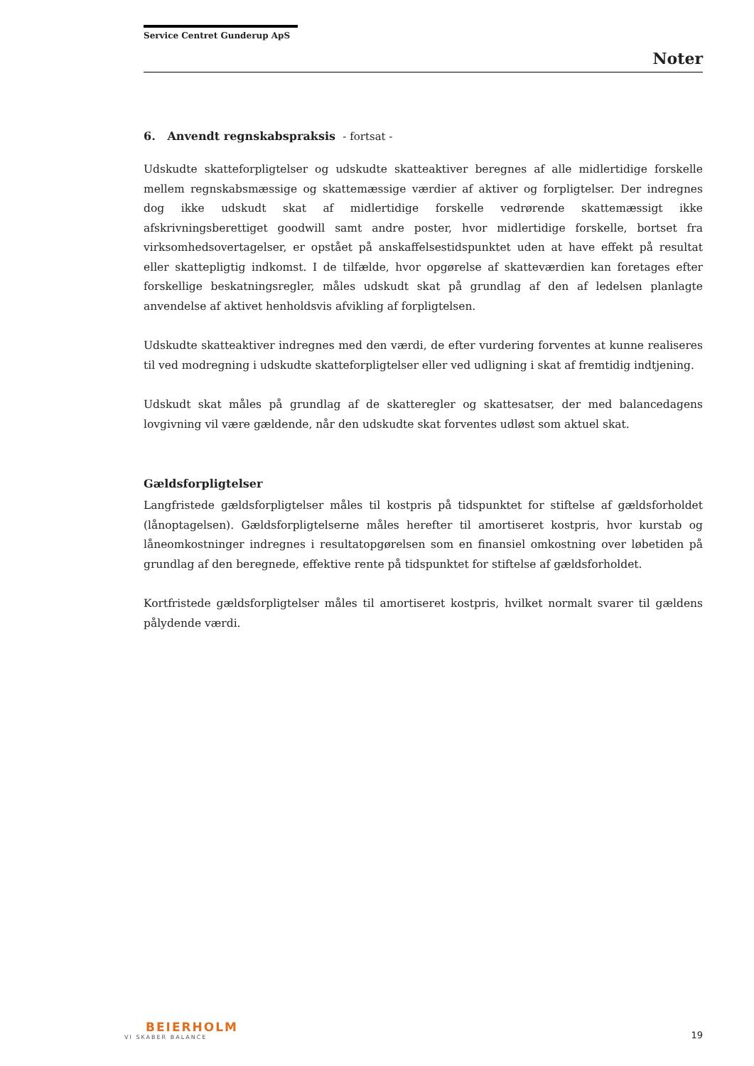Service Centret Gunderup ApS
Noter
6. Anvendt regnskabspraksis - fortsat -
Udskudte skatteforpligtelser og udskudte skatteaktiver beregnes af alle midlertidige forskelle mellem regnskabsmæssige og skattemæssige værdier af aktiver og forpligtelser. Der indregnes dog ikke udskudt skat af midlertidige forskelle vedrørende skattemæssigt ikke afskrivningsberettiget goodwill samt andre poster, hvor midlertidige forskelle, bortset fra virksomhedsovertagelser, er opstået på anskaffelsestidspunktet uden at have effekt på resultat eller skattepligtig indkomst. I de tilfælde, hvor opgørelse af skatteværdien kan foretages efter forskellige beskatningsregler, måles udskudt skat på grundlag af den af ledelsen planlagte anvendelse af aktivet henholdsvis afvikling af forpligtelsen.
Udskudte skatteaktiver indregnes med den værdi, de efter vurdering forventes at kunne realiseres til ved modregning i udskudte skatteforpligtelser eller ved udligning i skat af fremtidig indtjening.
Udskudt skat måles på grundlag af de skatteregler og skattesatser, der med balancedagens lovgivning vil være gældende, når den udskudte skat forventes udløst som aktuel skat.
Gældsforpligtelser
Langfristede gældsforpligtelser måles til kostpris på tidspunktet for stiftelse af gældsforholdet (lånoptagelsen). Gældsforpligtelserne måles herefter til amortiseret kostpris, hvor kurstab og låneomkostninger indregnes i resultatopgørelsen som en finansiel omkostning over løbetiden på grundlag af den beregnede, effektive rente på tidspunktet for stiftelse af gældsforholdet.
Kortfristede gældsforpligtelser måles til amortiseret kostpris, hvilket normalt svarer til gældens pålydende værdi.
BEIERHOLM
VI SKABER BALANCE
19